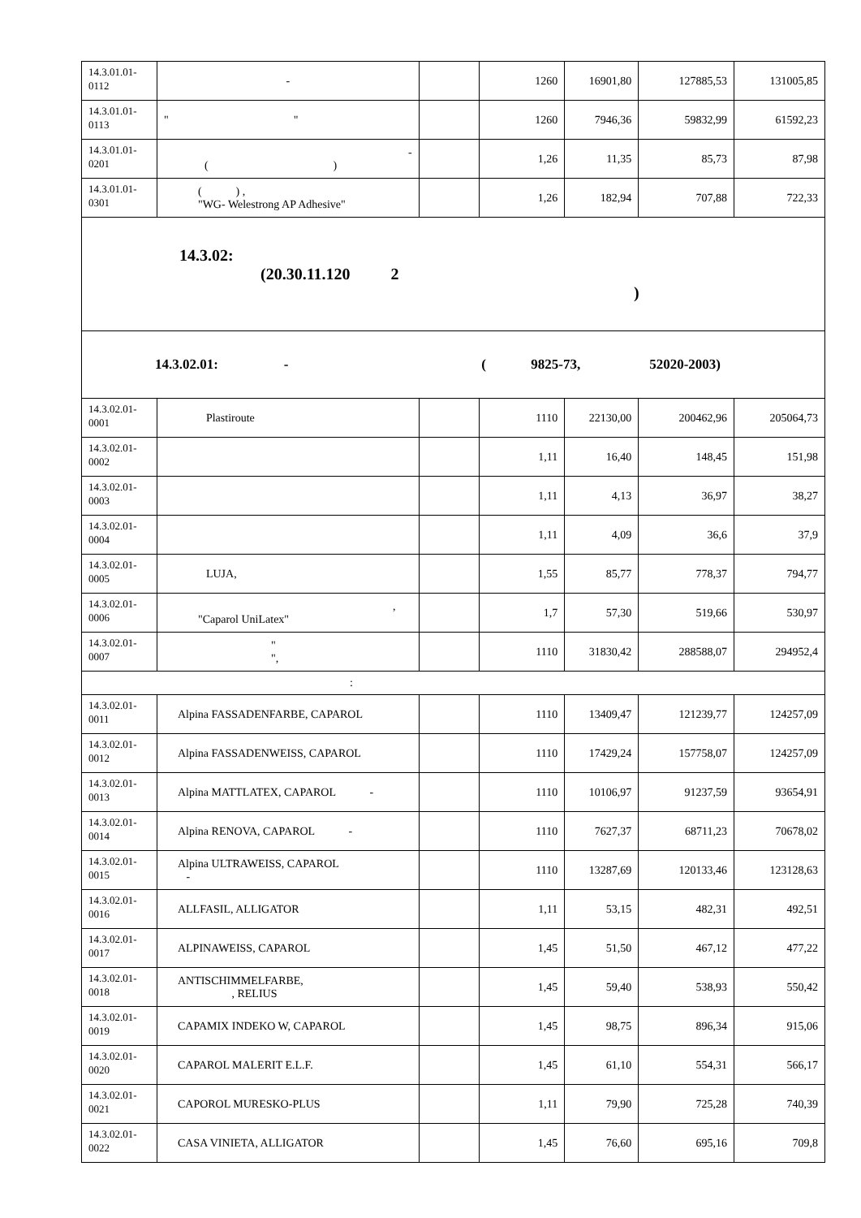| 14.3.01.01- 0112 | - | | 1260 | 16901,80 | 127885,53 | 131005,85 |
| 14.3.01.01- 0113 | " " | | 1260 | 7946,36 | 59832,99 | 61592,23 |
| 14.3.01.01- 0201 | - ( ) | | 1,26 | 11,35 | 85,73 | 87,98 |
| 14.3.01.01- 0301 | ( ) , "WG- Welestrong AP Adhesive" | | 1,26 | 182,94 | 707,88 | 722,33 |
| 14.3.02: (20.30.11.120 2 ) | | | | | | |
| 14.3.02.01: - ( 9825-73, 52020-2003) | | | | | | |
| 14.3.02.01- 0001 | Plastiroute | | 1110 | 22130,00 | 200462,96 | 205064,73 |
| 14.3.02.01- 0002 | | | 1,11 | 16,40 | 148,45 | 151,98 |
| 14.3.02.01- 0003 | | | 1,11 | 4,13 | 36,97 | 38,27 |
| 14.3.02.01- 0004 | | | 1,11 | 4,09 | 36,6 | 37,9 |
| 14.3.02.01- 0005 | LUJA, | | 1,55 | 85,77 | 778,37 | 794,77 |
| 14.3.02.01- 0006 | , "Caparol UniLatex" | | 1,7 | 57,30 | 519,66 | 530,97 |
| 14.3.02.01- 0007 | " ", | | 1110 | 31830,42 | 288588,07 | 294952,4 |
| : | | | | | | |
| 14.3.02.01- 0011 | Alpina FASSADENFARBE, CAPAROL | | 1110 | 13409,47 | 121239,77 | 124257,09 |
| 14.3.02.01- 0012 | Alpina FASSADENWEISS, CAPAROL | | 1110 | 17429,24 | 157758,07 | 124257,09 |
| 14.3.02.01- 0013 | Alpina MATTLATEX, CAPAROL - | | 1110 | 10106,97 | 91237,59 | 93654,91 |
| 14.3.02.01- 0014 | Alpina RENOVA, CAPAROL - | | 1110 | 7627,37 | 68711,23 | 70678,02 |
| 14.3.02.01- 0015 | Alpina ULTRAWEISS, CAPAROL - | | 1110 | 13287,69 | 120133,46 | 123128,63 |
| 14.3.02.01- 0016 | ALLFASIL, ALLIGATOR | | 1,11 | 53,15 | 482,31 | 492,51 |
| 14.3.02.01- 0017 | ALPINAWEISS, CAPAROL | | 1,45 | 51,50 | 467,12 | 477,22 |
| 14.3.02.01- 0018 | ANTISCHIMMELFARBE, , RELIUS | | 1,45 | 59,40 | 538,93 | 550,42 |
| 14.3.02.01- 0019 | CAPAMIX INDEKO W, CAPAROL | | 1,45 | 98,75 | 896,34 | 915,06 |
| 14.3.02.01- 0020 | CAPAROL MALERIT E.L.F. | | 1,45 | 61,10 | 554,31 | 566,17 |
| 14.3.02.01- 0021 | CAPOROL MURESKO-PLUS | | 1,11 | 79,90 | 725,28 | 740,39 |
| 14.3.02.01- 0022 | CASA VINIETA, ALLIGATOR | | 1,45 | 76,60 | 695,16 | 709,8 |